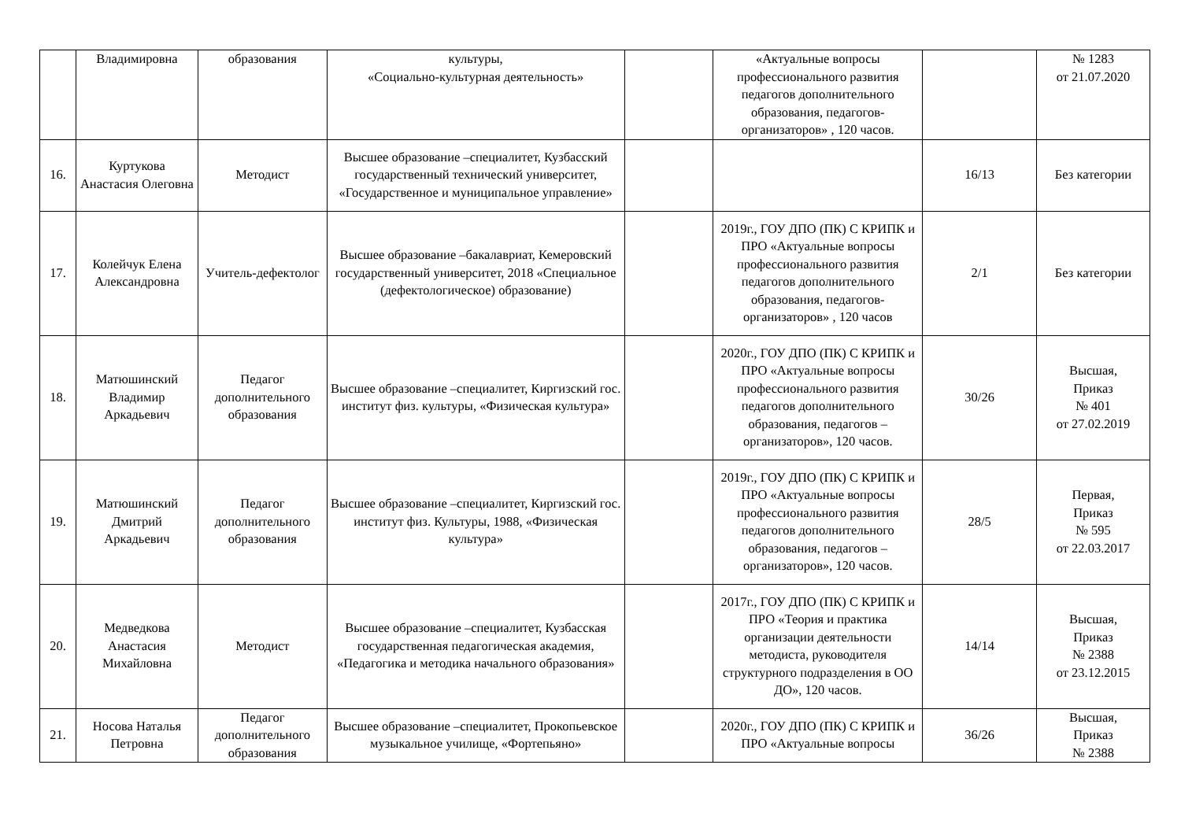| | Владимировна | образования | культуры, «Социально-культурная деятельность» | | «Актуальные вопросы профессионального развития педагогов дополнительного образования, педагогов-организаторов» , 120 часов. | | № 1283 от 21.07.2020 |
| 16. | Куртукова Анастасия Олеговна | Методист | Высшее образование –специалитет, Кузбасский государственный технический университет, «Государственное и муниципальное управление» | | | 16/13 | Без категории |
| 17. | Колейчук Елена Александровна | Учитель-дефектолог | Высшее образование –бакалавриат, Кемеровский государственный университет, 2018 «Специальное (дефектологическое) образование) | | 2019г., ГОУ ДПО (ПК) С КРИПК и ПРО «Актуальные вопросы профессионального развития педагогов дополнительного образования, педагогов-организаторов» , 120 часов | 2/1 | Без категории |
| 18. | Матюшинский Владимир Аркадьевич | Педагог дополнительного образования | Высшее образование –специалитет, Киргизский гос. институт физ. культуры, «Физическая культура» | | 2020г., ГОУ ДПО (ПК) С КРИПК и ПРО «Актуальные вопросы профессионального развития педагогов дополнительного образования, педагогов – организаторов», 120 часов. | 30/26 | Высшая, Приказ № 401 от 27.02.2019 |
| 19. | Матюшинский Дмитрий Аркадьевич | Педагог дополнительного образования | Высшее образование –специалитет, Киргизский гос. институт физ. Культуры, 1988, «Физическая культура» | | 2019г., ГОУ ДПО (ПК) С КРИПК и ПРО «Актуальные вопросы профессионального развития педагогов дополнительного образования, педагогов – организаторов», 120 часов. | 28/5 | Первая, Приказ № 595 от 22.03.2017 |
| 20. | Медведкова Анастасия Михайловна | Методист | Высшее образование –специалитет, Кузбасская государственная педагогическая академия, «Педагогика и методика начального образования» | | 2017г., ГОУ ДПО (ПК) С КРИПК и ПРО «Теория и практика организации деятельности методиста, руководителя структурного подразделения в ОО ДО», 120 часов. | 14/14 | Высшая, Приказ № 2388 от 23.12.2015 |
| 21. | Носова Наталья Петровна | Педагог дополнительного образования | Высшее образование –специалитет, Прокопьевское музыкальное училище, «Фортепьяно» | | 2020г., ГОУ ДПО (ПК) С КРИПК и ПРО «Актуальные вопросы | 36/26 | Высшая, Приказ № 2388 |